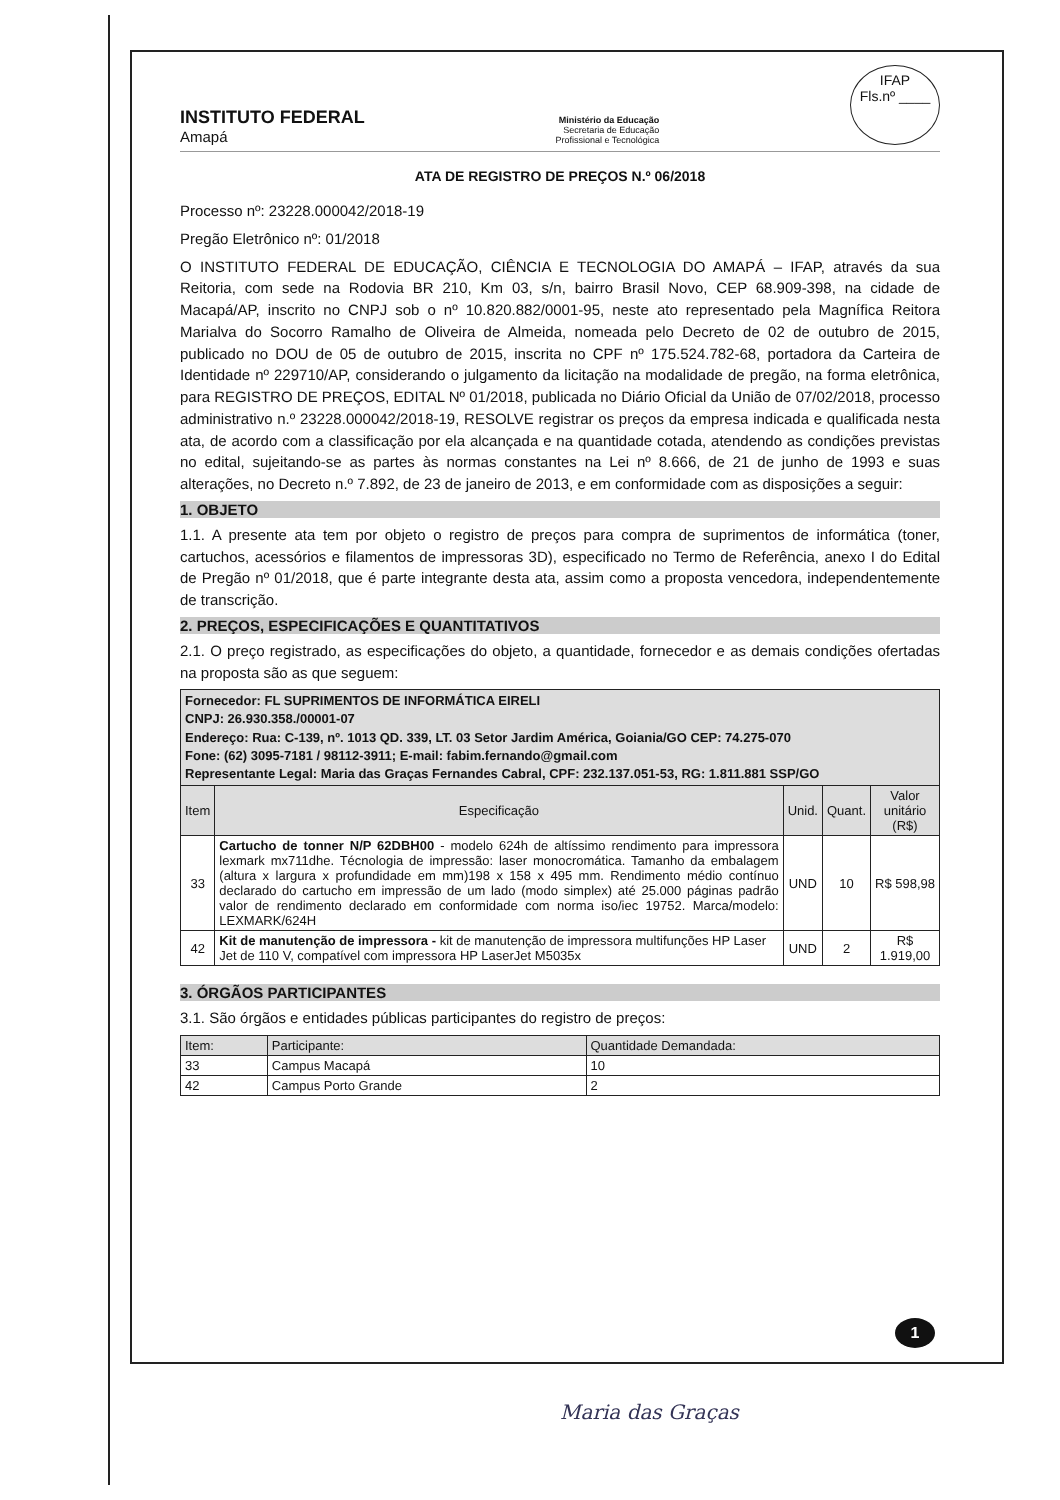INSTITUTO FEDERAL
Amapá
Ministério da Educação
Secretaria de Educação
Profissional e Tecnológica
IFAP
Fls.nº ____
ATA DE REGISTRO DE PREÇOS N.º 06/2018
Processo nº: 23228.000042/2018-19
Pregão Eletrônico nº: 01/2018
O INSTITUTO FEDERAL DE EDUCAÇÃO, CIÊNCIA E TECNOLOGIA DO AMAPÁ – IFAP, através da sua Reitoria, com sede na Rodovia BR 210, Km 03, s/n, bairro Brasil Novo, CEP 68.909-398, na cidade de Macapá/AP, inscrito no CNPJ sob o nº 10.820.882/0001-95, neste ato representado pela Magnífica Reitora Marialva do Socorro Ramalho de Oliveira de Almeida, nomeada pelo Decreto de 02 de outubro de 2015, publicado no DOU de 05 de outubro de 2015, inscrita no CPF nº 175.524.782-68, portadora da Carteira de Identidade nº 229710/AP, considerando o julgamento da licitação na modalidade de pregão, na forma eletrônica, para REGISTRO DE PREÇOS, EDITAL Nº 01/2018, publicada no Diário Oficial da União de 07/02/2018, processo administrativo n.º 23228.000042/2018-19, RESOLVE registrar os preços da empresa indicada e qualificada nesta ata, de acordo com a classificação por ela alcançada e na quantidade cotada, atendendo as condições previstas no edital, sujeitando-se as partes às normas constantes na Lei nº 8.666, de 21 de junho de 1993 e suas alterações, no Decreto n.º 7.892, de 23 de janeiro de 2013, e em conformidade com as disposições a seguir:
1. OBJETO
1.1. A presente ata tem por objeto o registro de preços para compra de suprimentos de informática (toner, cartuchos, acessórios e filamentos de impressoras 3D), especificado no Termo de Referência, anexo I do Edital de Pregão nº 01/2018, que é parte integrante desta ata, assim como a proposta vencedora, independentemente de transcrição.
2. PREÇOS, ESPECIFICAÇÕES E QUANTITATIVOS
2.1. O preço registrado, as especificações do objeto, a quantidade, fornecedor e as demais condições ofertadas na proposta são as que seguem:
| Fornecedor: FL SUPRIMENTOS DE INFORMÁTICA EIRELI CNPJ: 26.930.358./00001-07 Endereço: Rua: C-139, nº. 1013 QD. 339, LT. 03 Setor Jardim América, Goiania/GO CEP: 74.275-070 Fone: (62) 3095-7181 / 98112-3911; E-mail: fabim.fernando@gmail.com Representante Legal: Maria das Graças Fernandes Cabral, CPF: 232.137.051-53, RG: 1.811.881 SSP/GO | | | | |
| Item | Especificação | Unid. | Quant. | Valor unitário (R$) |
| 33 | Cartucho de tonner N/P 62DBH00 - modelo 624h de altíssimo rendimento para impressora lexmark mx711dhe. Técnologia de impressão: laser monocromática. Tamanho da embalagem (altura x largura x profundidade em mm)198 x 158 x 495 mm. Rendimento médio contínuo declarado do cartucho em impressão de um lado (modo simplex) até 25.000 páginas padrão valor de rendimento declarado em conformidade com norma iso/iec 19752. Marca/modelo: LEXMARK/624H | UND | 10 | R$ 598,98 |
| 42 | Kit de manutenção de impressora - kit de manutenção de impressora multifunções HP Laser Jet de 110 V, compatível com impressora HP LaserJet M5035x | UND | 2 | R$ 1.919,00 |
3. ÓRGÃOS PARTICIPANTES
3.1. São órgãos e entidades públicas participantes do registro de preços:
| Item: | Participante: | Quantidade Demandada: |
| --- | --- | --- |
| 33 | Campus Macapá | 10 |
| 42 | Campus Porto Grande | 2 |
1
Maria das Graças